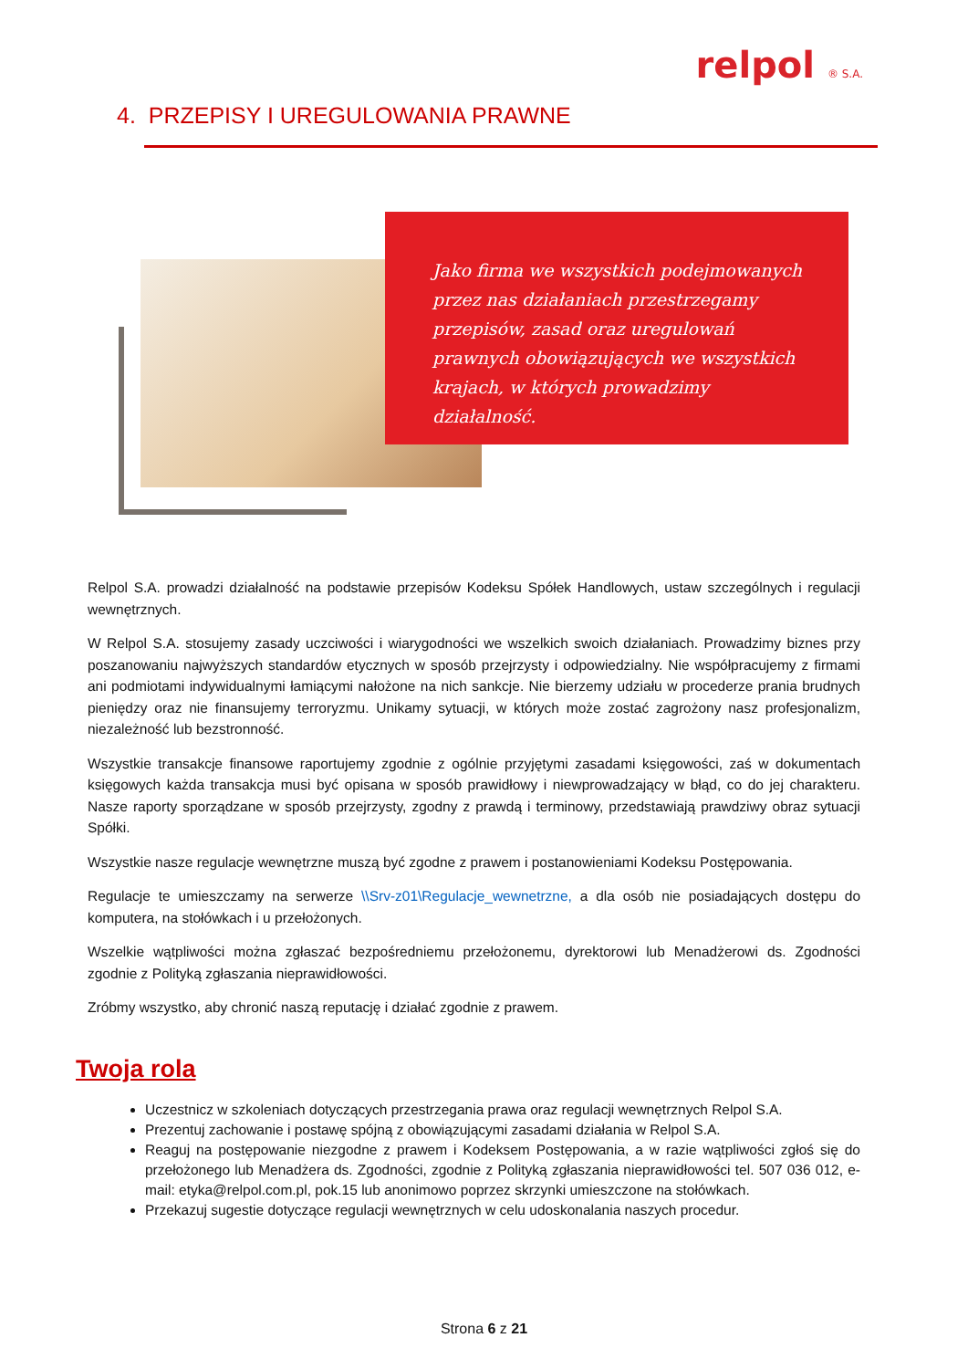relpol ® S.A.
4. PRZEPISY I UREGULOWANIA PRAWNE
Jako firma we wszystkich podejmowanych przez nas działaniach przestrzegamy przepisów, zasad oraz uregulowań prawnych obowiązujących we wszystkich krajach, w których prowadzimy działalność.
Relpol S.A. prowadzi działalność na podstawie przepisów Kodeksu Spółek Handlowych, ustaw szczególnych i regulacji wewnętrznych.
W Relpol S.A. stosujemy zasady uczciwości i wiarygodności we wszelkich swoich działaniach. Prowadzimy biznes przy poszanowaniu najwyższych standardów etycznych w sposób przejrzysty i odpowiedzialny. Nie współpracujemy z firmami ani podmiotami indywidualnymi łamiącymi nałożone na nich sankcje. Nie bierzemy udziału w procederze prania brudnych pieniędzy oraz nie finansujemy terroryzmu. Unikamy sytuacji, w których może zostać zagrożony nasz profesjonalizm, niezależność lub bezstronność.
Wszystkie transakcje finansowe raportujemy zgodnie z ogólnie przyjętymi zasadami księgowości, zaś w dokumentach księgowych każda transakcja musi być opisana w sposób prawidłowy i niewprowadzający w błąd, co do jej charakteru. Nasze raporty sporządzane w sposób przejrzysty, zgodny z prawdą i terminowy, przedstawiają prawdziwy obraz sytuacji Spółki.
Wszystkie nasze regulacje wewnętrzne muszą być zgodne z prawem i postanowieniami Kodeksu Postępowania.
Regulacje te umieszczamy na serwerze \\Srv-z01\Regulacje_wewnetrzne, a dla osób nie posiadających dostępu do komputera, na stołówkach i u przełożonych.
Wszelkie wątpliwości można zgłaszać bezpośredniemu przełożonemu, dyrektorowi lub Menadżerowi ds. Zgodności zgodnie z Polityką zgłaszania nieprawidłowości.
Zróbmy wszystko, aby chronić naszą reputację i działać zgodnie z prawem.
Twoja rola
Uczestnicz w szkoleniach dotyczących przestrzegania prawa oraz regulacji wewnętrznych Relpol S.A.
Prezentuj zachowanie i postawę spójną z obowiązującymi zasadami działania w Relpol S.A.
Reaguj na postępowanie niezgodne z prawem i Kodeksem Postępowania, a w razie wątpliwości zgłoś się do przełożonego lub Menadżera ds. Zgodności, zgodnie z Polityką zgłaszania nieprawidłowości tel. 507 036 012, e-mail: etyka@relpol.com.pl, pok.15 lub anonimowo poprzez skrzynki umieszczone na stołówkach.
Przekazuj sugestie dotyczące regulacji wewnętrznych w celu udoskonalania naszych procedur.
Strona 6 z 21